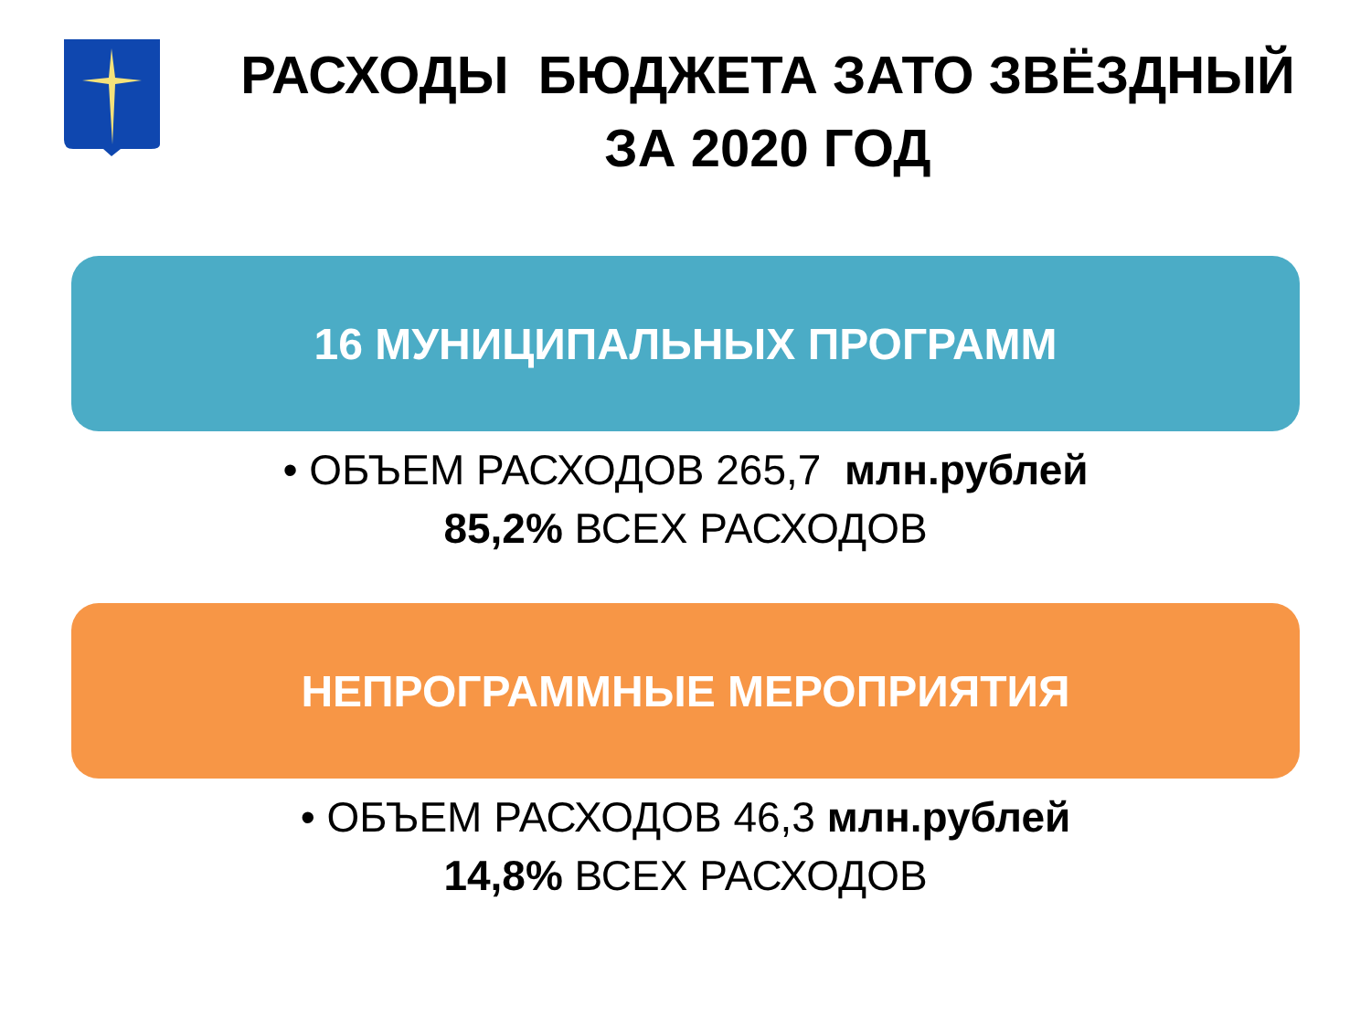РАСХОДЫ БЮДЖЕТА ЗАТО ЗВЁЗДНЫЙ
ЗА 2020 ГОД
16 МУНИЦИПАЛЬНЫХ ПРОГРАММ
• ОБЪЕМ РАСХОДОВ 265,7 млн.рублей
85,2% ВСЕХ РАСХОДОВ
НЕПРОГРАММНЫЕ МЕРОПРИЯТИЯ
• ОБЪЕМ РАСХОДОВ 46,3 млн.рублей
14,8% ВСЕХ РАСХОДОВ